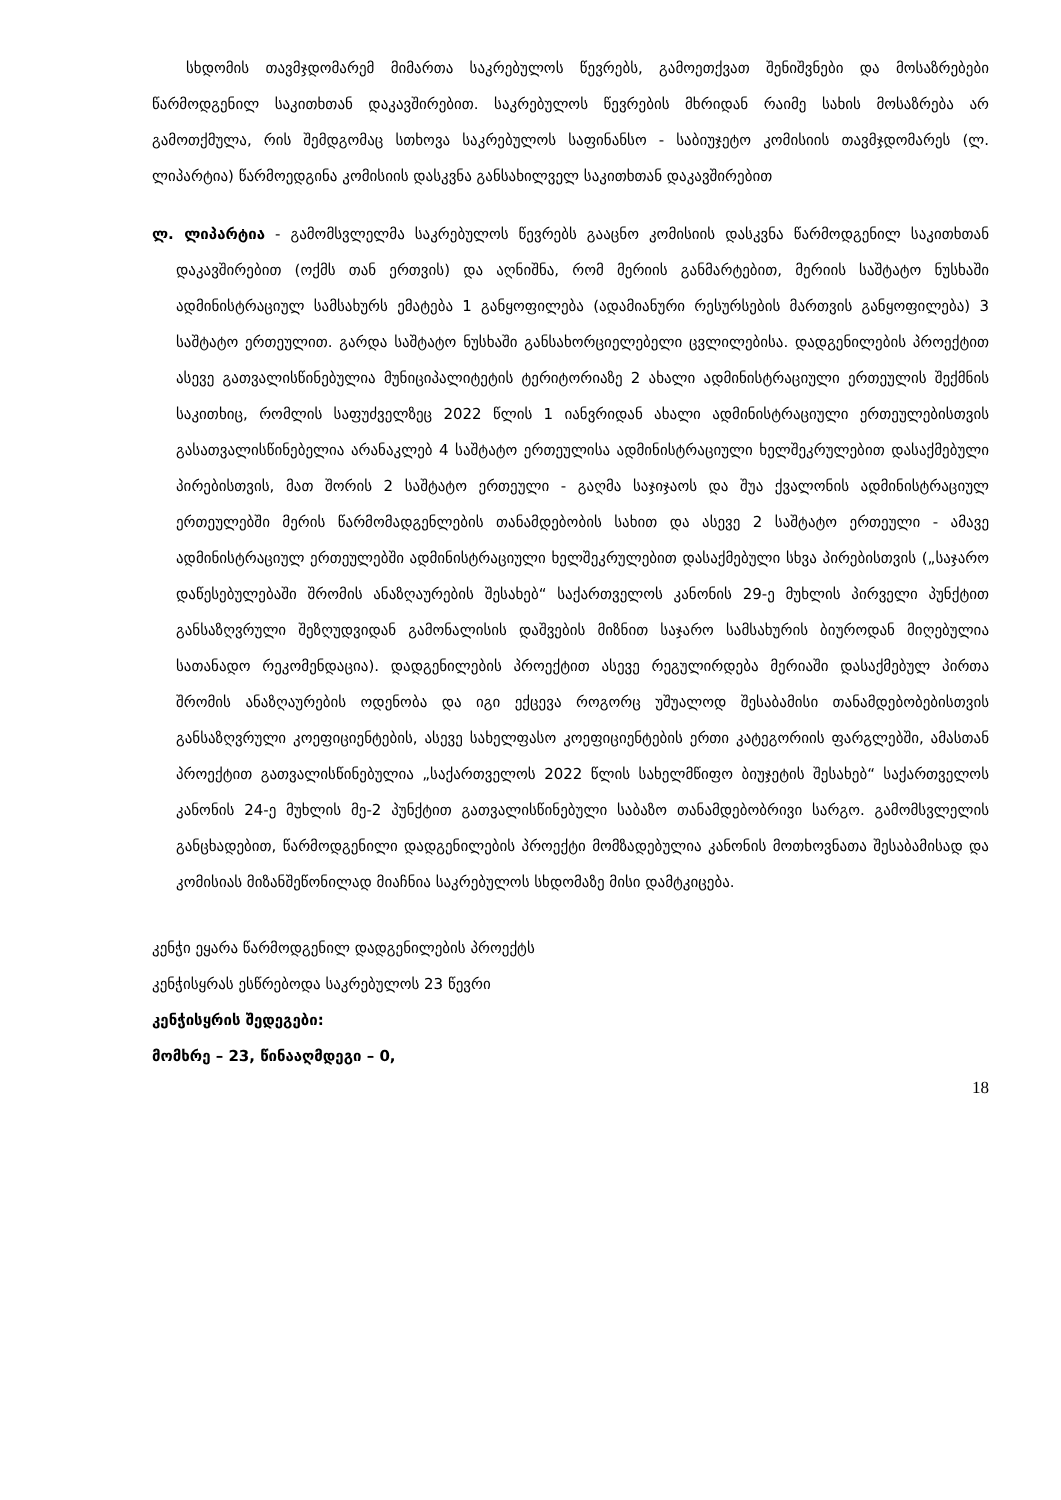სხდომის თავმჯდომარემ მიმართა საკრებულოს წევრებს, გამოეთქვათ შენიშვნები და მოსაზრებები წარმოდგენილ საკითხთან დაკავშირებით. საკრებულოს წევრების მხრიდან რაიმე სახის მოსაზრება არ გამოთქმულა, რის შემდგომაც სთხოვა საკრებულოს საფინანსო - საბიუჯეტო კომისიის თავმჯდომარეს (ლ. ლიპარტია) წარმოედგინა კომისიის დასკვნა განსახილველ საკითხთან დაკავშირებით
ლ. ლიპარტია - გამომსვლელმა საკრებულოს წევრებს გააცნო კომისიის დასკვნა წარმოდგენილ საკითხთან დაკავშირებით (ოქმს თან ერთვის) და აღნიშნა, რომ მერიის განმარტებით, მერიის საშტატო ნუსხაში ადმინისტრაციულ სამსახურს ემატება 1 განყოფილება (ადამიანური რესურსების მართვის განყოფილება) 3 საშტატო ერთეულით. გარდა საშტატო ნუსხაში განსახორციელებელი ცვლილებისა. დადგენილების პროექტით ასევე გათვალისწინებულია მუნიციპალიტეტის ტერიტორიაზე 2 ახალი ადმინისტრაციული ერთეულის შექმნის საკითხიც, რომლის საფუძველზეც 2022 წლის 1 იანვრიდან ახალი ადმინისტრაციული ერთეულებისთვის გასათვალისწინებელია არანაკლებ 4 საშტატო ერთეულისა ადმინისტრაციული ხელშეკრულებით დასაქმებული პირებისთვის, მათ შორის 2 საშტატო ერთეული - გაღმა საჯიჯაოს და შუა ქვალონის ადმინისტრაციულ ერთეულებში მერის წარმომადგენლების თანამდებობის სახით და ასევე 2 საშტატო ერთეული - ამავე ადმინისტრაციულ ერთეულებში ადმინისტრაციული ხელშეკრულებით დასაქმებული სხვა პირებისთვის („საჯარო დაწესებულებაში შრომის ანაზღაურების შესახებ“ საქართველოს კანონის 29-ე მუხლის პირველი პუნქტით განსაზღვრული შეზღუდვიდან გამონალისის დაშვების მიზნით საჯარო სამსახურის ბიუროდან მიღებულია სათანადო რეკომენდაცია). დადგენილების პროექტით ასევე რეგულირდება მერიაში დასაქმებულ პირთა შრომის ანაზღაურების ოდენობა და იგი ექცევა როგორც უშუალოდ შესაბამისი თანამდებობებისთვის განსაზღვრული კოეფიციენტების, ასევე სახელფასო კოეფიციენტების ერთი კატეგორიის ფარგლებში, ამასთან პროექტით გათვალისწინებულია „საქართველოს 2022 წლის სახელმწიფო ბიუჯეტის შესახებ“ საქართველოს კანონის 24-ე მუხლის მე-2 პუნქტით გათვალისწინებული საბაზო თანამდებობრივი სარგო. გამომსვლელის განცხადებით, წარმოდგენილი დადგენილების პროექტი მომზადებულია კანონის მოთხოვნათა შესაბამისად და კომისიას მიზანშეწონილად მიაჩნია საკრებულოს სხდომაზე მისი დამტკიცება.
კენჭი ეყარა წარმოდგენილ დადგენილების პროექტს
კენჭისყრას ესწრებოდა საკრებულოს 23 წევრი
კენჭისყრის შედეგები:
მომხრე – 23, წინააღმდეგი – 0,
18